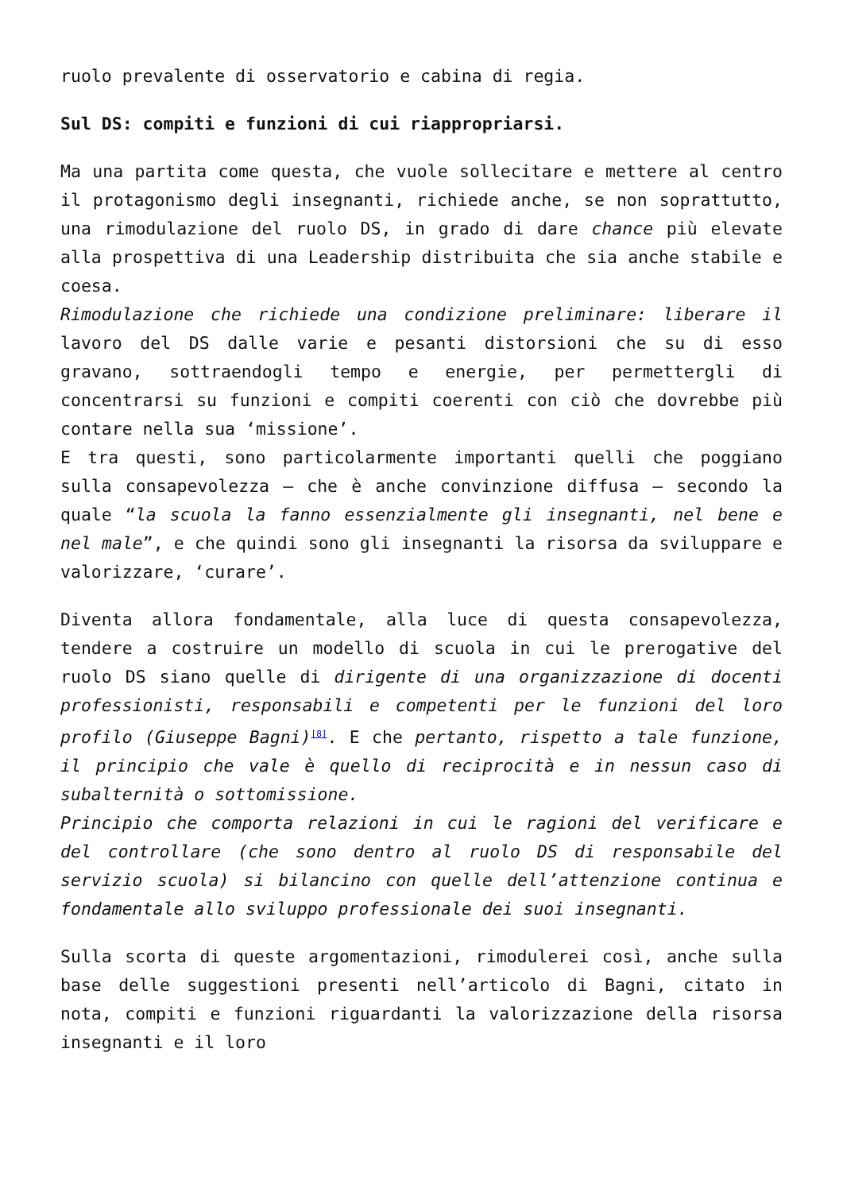ruolo prevalente di osservatorio e cabina di regia.
Sul DS: compiti e funzioni di cui riappropriarsi.
Ma una partita come questa, che vuole sollecitare e mettere al centro il protagonismo degli insegnanti, richiede anche, se non soprattutto, una rimodulazione del ruolo DS, in grado di dare chance più elevate alla prospettiva di una Leadership distribuita che sia anche stabile e coesa.
Rimodulazione che richiede una condizione preliminare: liberare il lavoro del DS dalle varie e pesanti distorsioni che su di esso gravano, sottraendogli tempo e energie, per permettergli di concentrarsi su funzioni e compiti coerenti con ciò che dovrebbe più contare nella sua ‘missione’.
E tra questi, sono particolarmente importanti quelli che poggiano sulla consapevolezza – che è anche convinzione diffusa – secondo la quale “la scuola la fanno essenzialmente gli insegnanti, nel bene e nel male”, e che quindi sono gli insegnanti la risorsa da sviluppare e valorizzare, ‘curare’.
Diventa allora fondamentale, alla luce di questa consapevolezza, tendere a costruire un modello di scuola in cui le prerogative del ruolo DS siano quelle di dirigente di una organizzazione di docenti professionisti, responsabili e competenti per le funzioni del loro profilo (Giuseppe Bagni)<sup>[8]</sup>. E che pertanto, rispetto a tale funzione, il principio che vale è quello di reciprocità e in nessun caso di subalternità o sottomissione.
Principio che comporta relazioni in cui le ragioni del verificare e del controllare (che sono dentro al ruolo DS di responsabile del servizio scuola) si bilancino con quelle dell’attenzione continua e fondamentale allo sviluppo professionale dei suoi insegnanti.
Sulla scorta di queste argomentazioni, rimodulerei così, anche sulla base delle suggestioni presenti nell’articolo di Bagni, citato in nota, compiti e funzioni riguardanti la valorizzazione della risorsa insegnanti e il loro